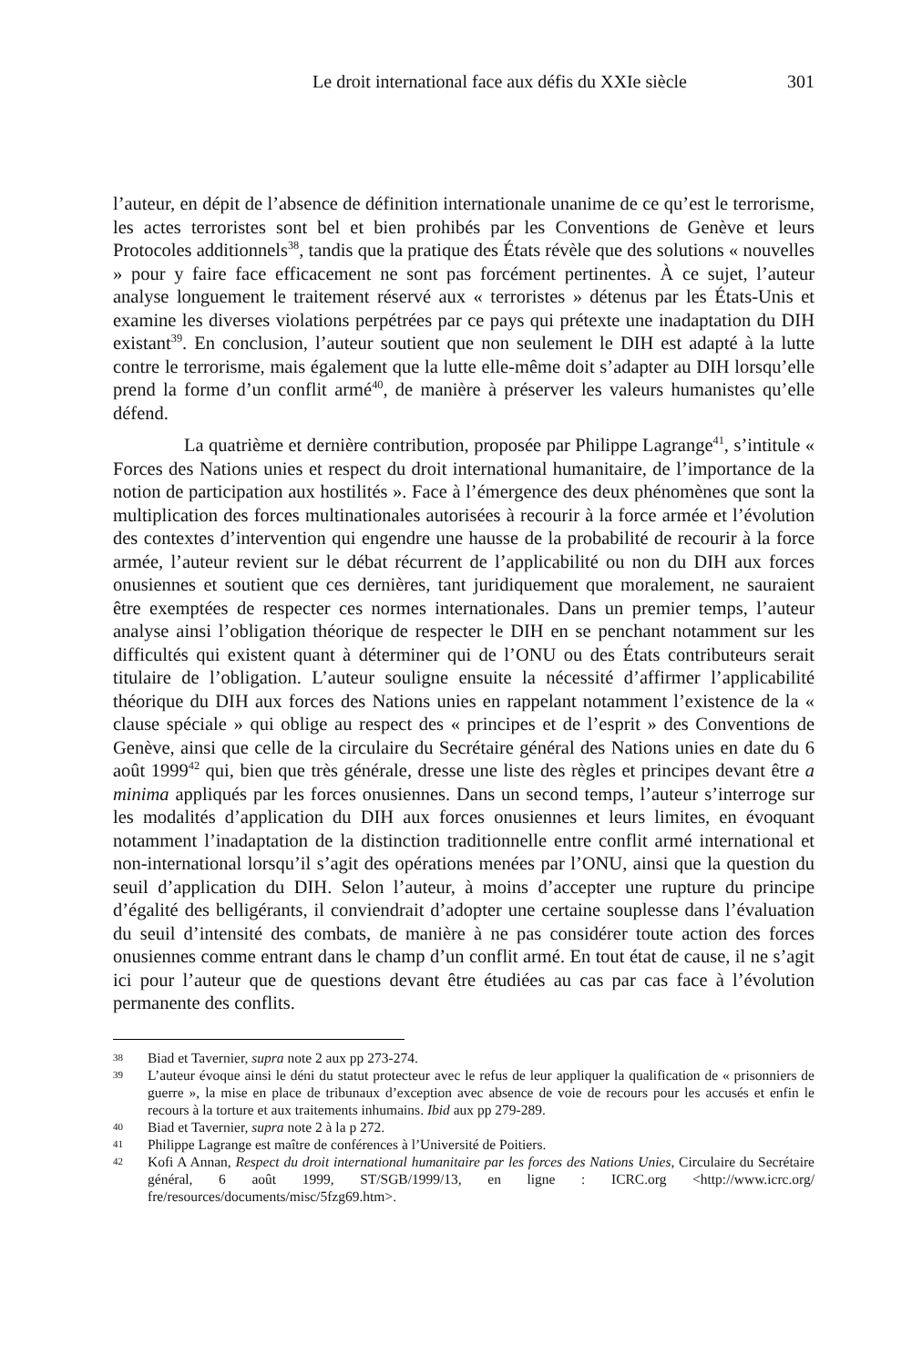Le droit international face aux défis du XXIe siècle 301
l’auteur, en dépit de l’absence de définition internationale unanime de ce qu’est le terrorisme, les actes terroristes sont bel et bien prohibés par les Conventions de Genève et leurs Protocoles additionnels<sup>38</sup>, tandis que la pratique des États révèle que des solutions « nouvelles » pour y faire face efficacement ne sont pas forcément pertinentes. À ce sujet, l’auteur analyse longuement le traitement réservé aux « terroristes » détenus par les États-Unis et examine les diverses violations perpétrées par ce pays qui prétexte une inadaptation du DIH existant<sup>39</sup>. En conclusion, l’auteur soutient que non seulement le DIH est adapté à la lutte contre le terrorisme, mais également que la lutte elle-même doit s’adapter au DIH lorsqu’elle prend la forme d’un conflit armé<sup>40</sup>, de manière à préserver les valeurs humanistes qu’elle défend.
La quatrième et dernière contribution, proposée par Philippe Lagrange<sup>41</sup>, s’intitule « Forces des Nations unies et respect du droit international humanitaire, de l’importance de la notion de participation aux hostilités ». Face à l’émergence des deux phénomènes que sont la multiplication des forces multinationales autorisées à recourir à la force armée et l’évolution des contextes d’intervention qui engendre une hausse de la probabilité de recourir à la force armée, l’auteur revient sur le débat récurrent de l’applicabilité ou non du DIH aux forces onusiennes et soutient que ces dernières, tant juridiquement que moralement, ne sauraient être exemptées de respecter ces normes internationales. Dans un premier temps, l’auteur analyse ainsi l’obligation théorique de respecter le DIH en se penchant notamment sur les difficultés qui existent quant à déterminer qui de l’ONU ou des États contributeurs serait titulaire de l’obligation. L’auteur souligne ensuite la nécessité d’affirmer l’applicabilité théorique du DIH aux forces des Nations unies en rappelant notamment l’existence de la « clause spéciale » qui oblige au respect des « principes et de l’esprit » des Conventions de Genève, ainsi que celle de la circulaire du Secrétaire général des Nations unies en date du 6 août 1999<sup>42</sup> qui, bien que très générale, dresse une liste des règles et principes devant être a minima appliqués par les forces onusiennes. Dans un second temps, l’auteur s’interroge sur les modalités d’application du DIH aux forces onusiennes et leurs limites, en évoquant notamment l’inadaptation de la distinction traditionnelle entre conflit armé international et non-international lorsqu’il s’agit des opérations menées par l’ONU, ainsi que la question du seuil d’application du DIH. Selon l’auteur, à moins d’accepter une rupture du principe d’égalité des belligérants, il conviendrait d’adopter une certaine souplesse dans l’évaluation du seuil d’intensité des combats, de manière à ne pas considérer toute action des forces onusiennes comme entrant dans le champ d’un conflit armé. En tout état de cause, il ne s’agit ici pour l’auteur que de questions devant être étudiées au cas par cas face à l’évolution permanente des conflits.
38 Biad et Tavernier, supra note 2 aux pp 273-274.
39 L’auteur évoque ainsi le déni du statut protecteur avec le refus de leur appliquer la qualification de « prisonniers de guerre », la mise en place de tribunaux d’exception avec absence de voie de recours pour les accusés et enfin le recours à la torture et aux traitements inhumains. Ibid aux pp 279-289.
40 Biad et Tavernier, supra note 2 à la p 272.
41 Philippe Lagrange est maître de conférences à l’Université de Poitiers.
42 Kofi A Annan, Respect du droit international humanitaire par les forces des Nations Unies, Circulaire du Secrétaire général, 6 août 1999, ST/SGB/1999/13, en ligne : ICRC.org <http://www.icrc.org/ fre/resources/documents/misc/5fzg69.htm>.